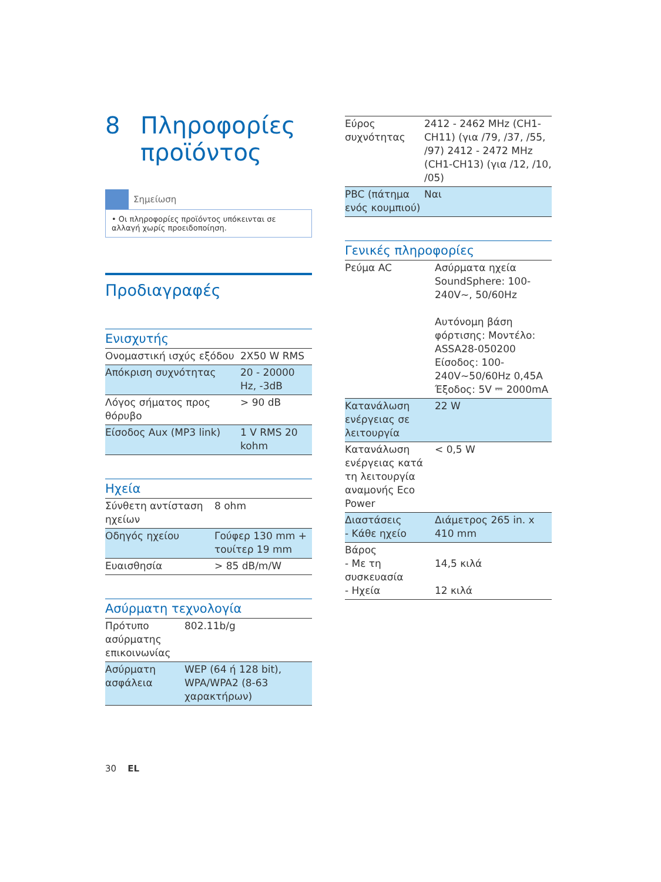8 Πληροφορίες
προϊόντος
Σημείωση
• Οι πληροφορίες προϊόντος υπόκεινται σε αλλαγή χωρίς προειδοποίηση.
Προδιαγραφές
Ενισχυτής
| Ονομαστική ισχύς εξόδου | 2X50 W RMS |
| Απόκριση συχνότητας | 20 - 20000 Hz, -3dB |
| Λόγος σήματος προς θόρυβο | > 90 dB |
| Είσοδος Aux (MP3 link) | 1 V RMS 20 kohm |
Ηχεία
| Σύνθετη αντίσταση ηχείων | 8 ohm |
| Οδηγός ηχείου | Γούφερ 130 mm + τουίτερ 19 mm |
| Ευαισθησία | > 85 dB/m/W |
Ασύρματη τεχνολογία
| Πρότυπο ασύρματης επικοινωνίας | 802.11b/g |
| Ασύρματη ασφάλεια | WEP (64 ή 128 bit), WPA/WPA2 (8-63 χαρακτήρων) |
| Εύρος συχνότητας | 2412 - 2462 MHz (CH1-CH11) (για /79, /37, /55, /97) 2412 - 2472 MHz (CH1-CH13) (για /12, /10, /05) |
| PBC (πάτημα ενός κουμπιού) | Ναι |
Γενικές πληροφορίες
| Ρεύμα AC | Ασύρματα ηχεία SoundSphere: 100-240V~, 50/60Hz Αυτόνομη βάση φόρτισης: Μοντέλο: ASSA28-050200 Είσοδος: 100-240V~50/60Hz 0,45A Έξοδος: 5V ⎓ 2000mA |
| Κατανάλωση ενέργειας σε λειτουργία | 22 W |
| Κατανάλωση ενέργειας κατά τη λειτουργία αναμονής Eco Power | < 0,5 W |
| Διαστάσεις - Κάθε ηχείο | Διάμετρος 265 in. x 410 mm |
| Βάρος - Με τη συσκευασία - Ηχεία | 14,5 κιλά 12 κιλά |
30 EL